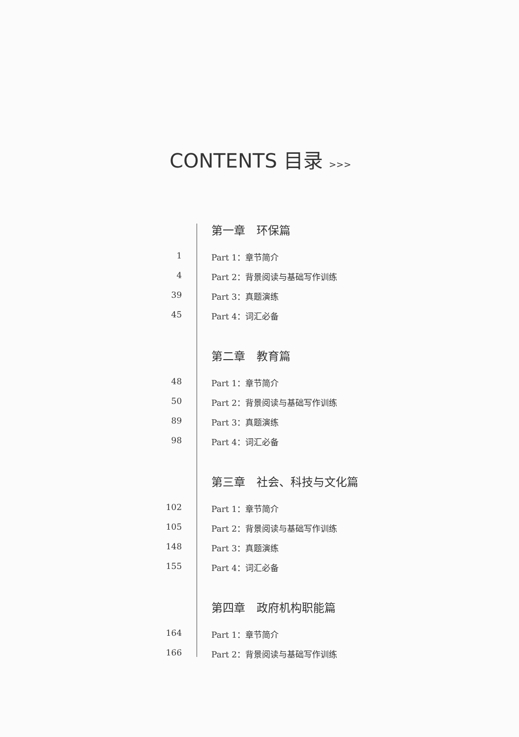CONTENTS 目录 >>>
第一章　环保篇
1 Part 1：章节简介
4 Part 2：背景阅读与基础写作训练
39 Part 3：真题演练
45 Part 4：词汇必备
第二章　教育篇
48 Part 1：章节简介
50 Part 2：背景阅读与基础写作训练
89 Part 3：真题演练
98 Part 4：词汇必备
第三章　社会、科技与文化篇
102 Part 1：章节简介
105 Part 2：背景阅读与基础写作训练
148 Part 3：真题演练
155 Part 4：词汇必备
第四章　政府机构职能篇
164 Part 1：章节简介
166 Part 2：背景阅读与基础写作训练